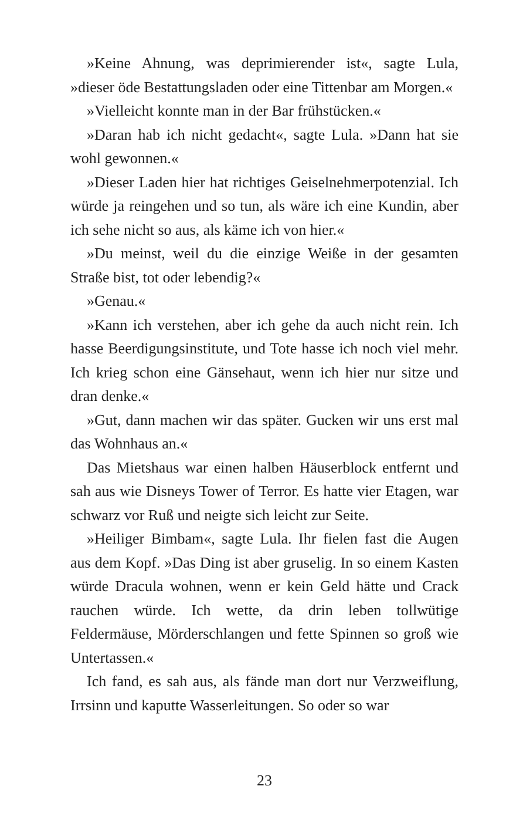»Keine Ahnung, was deprimierender ist«, sagte Lula, »dieser öde Bestattungsladen oder eine Tittenbar am Morgen.«
»Vielleicht konnte man in der Bar frühstücken.«
»Daran hab ich nicht gedacht«, sagte Lula. »Dann hat sie wohl gewonnen.«
»Dieser Laden hier hat richtiges Geiselnehmerpotenzial. Ich würde ja reingehen und so tun, als wäre ich eine Kundin, aber ich sehe nicht so aus, als käme ich von hier.«
»Du meinst, weil du die einzige Weiße in der gesamten Straße bist, tot oder lebendig?«
»Genau.«
»Kann ich verstehen, aber ich gehe da auch nicht rein. Ich hasse Beerdigungsinstitute, und Tote hasse ich noch viel mehr. Ich krieg schon eine Gänsehaut, wenn ich hier nur sitze und dran denke.«
»Gut, dann machen wir das später. Gucken wir uns erst mal das Wohnhaus an.«
Das Mietshaus war einen halben Häuserblock entfernt und sah aus wie Disneys Tower of Terror. Es hatte vier Etagen, war schwarz vor Ruß und neigte sich leicht zur Seite.
»Heiliger Bimbam«, sagte Lula. Ihr fielen fast die Augen aus dem Kopf. »Das Ding ist aber gruselig. In so einem Kasten würde Dracula wohnen, wenn er kein Geld hätte und Crack rauchen würde. Ich wette, da drin leben tollwütige Feldermäuse, Mörderschlangen und fette Spinnen so groß wie Untertassen.«
Ich fand, es sah aus, als fände man dort nur Verzweiflung, Irrsinn und kaputte Wasserleitungen. So oder so war
23